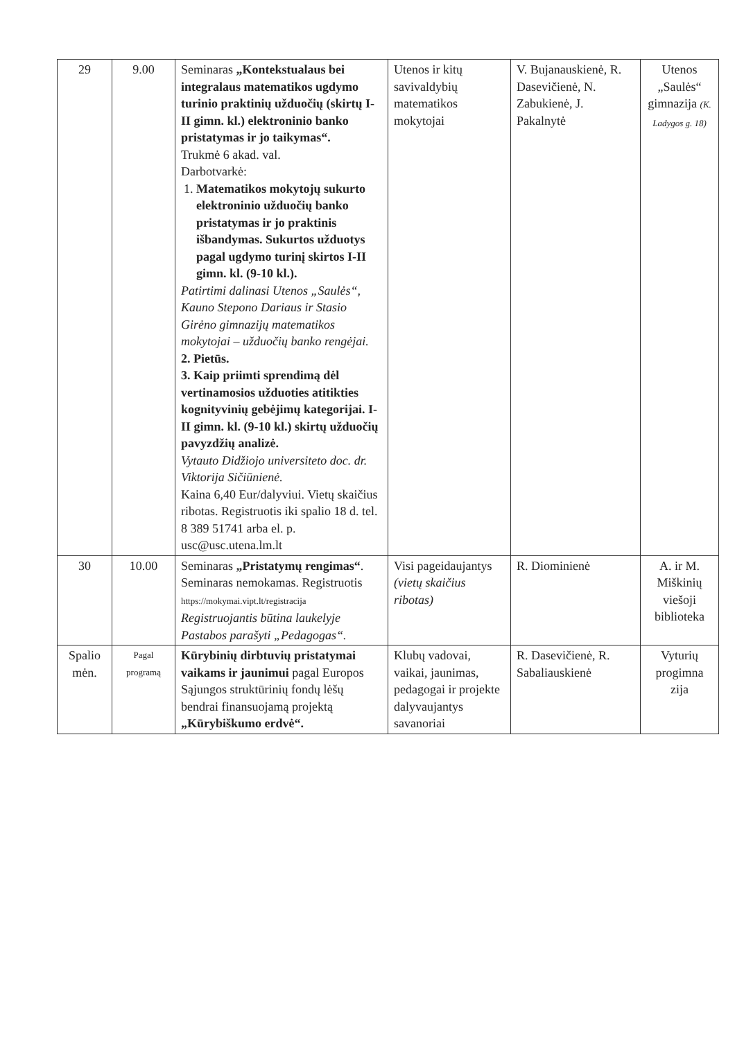| 29 | 9.00 | Seminaras „Kontekstualaus bei integralaus matematikos ugdymo turinio praktinių užduočių (skirtų I-II gimn. kl.) elektroninio banko pristatymas ir jo taikymas“. Trukmė 6 akad. val. Darbotvarkė: 1. Matematikos mokytojų sukurto elektroninio užduočių banko pristatymas ir jo praktinis išbandymas. Sukurtos užduotys pagal ugdymo turinį skirtos I-II gimn. kl. (9-10 kl.). Patirtimi dalinasi Utenos „Saulės“, Kauno Stepono Dariaus ir Stasio Girėno gimnazijų matematikos mokytojai – užduočių banko rengėjai. 2. Pietūs. 3. Kaip priimti sprendimą dėl vertinamosios užduoties atitikties kognityvinių gebėjimų kategorijai. I-II gimn. kl. (9-10 kl.) skirtų užduočių pavyzdžių analizė. Vytauto Didžiojo universiteto doc. dr. Viktorija Sičiūnienė. Kaina 6,40 Eur/dalyviui. Vietų skaičius ribotas. Registruotis iki spalio 18 d. tel. 8 389 51741 arba el. p. usc@usc.utena.lm.lt | Utenos ir kitų savivaldybių matematikos mokytojai | V. Bujanauskienė, R. Dasevičienė, N. Zabukienė, J. Pakalnytė | Utenos „Saulės“ gimnazija (K. Ladygos g. 18) |
| 30 | 10.00 | Seminaras „Pristatymų rengimas“ . Seminaras nemokamas. Registruotis https://mokymai.vipt.lt/registracija Registruojantis būtina laukelyje Pastabos parašyti „Pedagogas“. | Visi pageidaujantys (vietų skaičius ribotas) | R. Diominienė | A. ir M. Miškinių viešoji biblioteka |
| Spalio mėn. | Pagal programą | Kūrybinių dirbtuvių pristatymai vaikams ir jaunimui pagal Europos Sąjungos struktūrinių fondų lėšų bendrai finansuojamą projektą „Kūrybiškumo erdvė“. | Klubų vadovai, vaikai, jaunimas, pedagogai ir projekte dalyvaujantys savanoriai | R. Dasevičienė, R. Sabaliauskienė | Vyturių progimna zija |